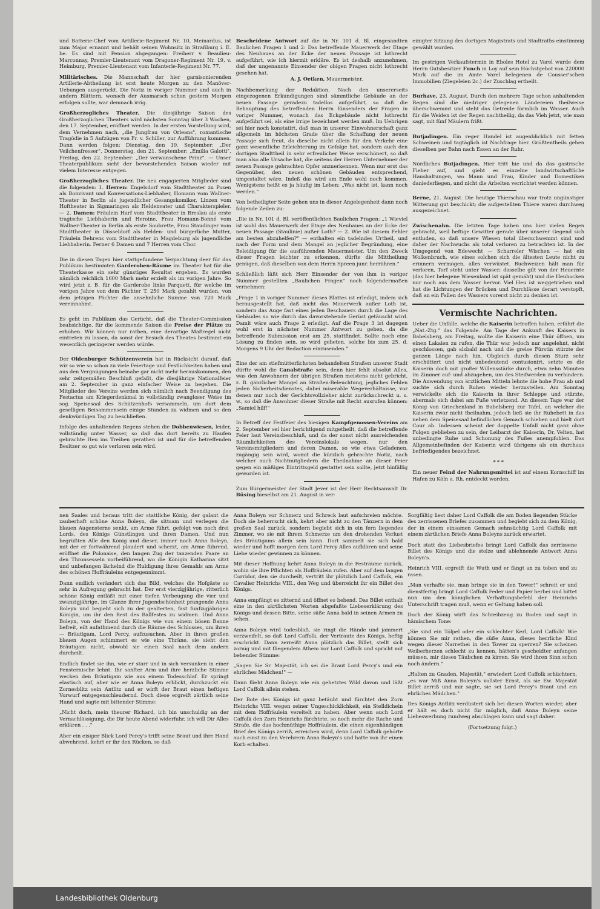und Batterie-Chef vom Artillerie-Regiment Nr. 10, Meinardus, ist zum Major ernannt und behält seinen Wohnsitz in Straßburg i. E. be. Es sind mit Pension abgegangen: Freiherr v. Beaulieu-Marconnay, Premier-Lieutenant vom Dragoner-Regiment Nr. 19, v. Heimburg, Premier-Lieutenant vom Infanterie-Regiment Nr. 77.
Militärisches. Die Mannschaft der hier garnisonierenden Artillerie-Abtheilung ist erst heute Morgen zu den Manöver-Uebungen ausgerückt. Die Notiz in voriger Nummer und auch in andern Blättern, wonach der Ausmarsch schon gestern Morgen erfolgen sollte, war demnach irrig.
Großherzogliches Theater. Die diesjährige Saison des Großherzoglichen Theaters wird nächsten Sonntag über 3 Wochen, den 17. September, eröffnet werden. In der ersten Vorstellung wird, dem Vernehmen nach, „die Jungfrau von Orleans", romantische Tragödie in 5 Aufzügen von Fr. v. Schiller, zur Aufführung kommen. Dann werden folgen: Dienstag, den 19. September: „Der Veilchenfresser", Donnerstag, den 21. September: „Emilia Galotti", Freitag, den 22. September: „Der verwunschene Prinz". — Unser Theaterpublikum sieht der bevorstehenden Saison wieder mit vielem Interesse entgegen.
Großherzogliches Theater. Die neu engagierten Mitglieder sind die folgenden: 1. Herren: Engelsdorf vom Stadttheater zu Posen als Bonvivant und Konversations-Liebhaber, Homann vom Wallner-Theater in Berlin als jugendlicher Gesangskomiker, Linzen vom Hoftheater in Sigmaringen als Heldenvater und Charakterspieler. — 2. Damen: Fräulein Harf vom Stadttheater in Breslau als erste tragische Liebhaberin und Heroine, Frau Homann-Bonné vom Wallner-Theater in Berlin als erste Soubrette, Frau Staudinger vom Stadttheater in Düsseldorf als Helden- und bürgerliche Mutter, Fräulein Behrens vom Stadttheater in Magdeburg als jugendliche Liebhaberin. Ferner 6 Damen und 7 Herren vom Chor.
Die in diesen Tagen hier stattgefundene Verpachtung deer für das Publikum bestimmten Garderoben-Räume im Theater hat für die Theaterkasse ein sehr günstiges Resultat ergeben. Es wurden nämlich reichlich 1600 Mark mehr erzielt als im vorigen Jahre. So wird jetzt z. B. für die Garderobe links Parquett, für welche im vorigen Jahre von dem Pächter T. 250 Mark gezahlt wurden, von dem jetzigen Pächter die ansehnliche Summe von 720 Mark vereinnahmt.
Es geht im Publikum das Gerücht, daß die Theater-Commission beabsichtige, für die kommende Saison die Preise der Plätze zu erhöhen. Wir können nur rathen, eine derartige Maßregel nicht eintreten zu lassen, da sonst der Besuch des Theates bestimmt ein wesentlich geringerer werden würde.
Der Oldenburger Schützenverein hat in Rücksicht darauf, daß wir so wie so schon zu viele Feiertage und Festlichkeiten haben und aus den Vergnügungen beinahe gar nicht mehr herauskommen, den sehr zeitgemäßen Beschluß gefaßt, die diesjährige Nationalfeier am 2. September in ganz einfacher Weise zu begehen. Die Mitglieder des Vereins werden sich nämlich nach Beendigung des Festactus am Kriegerdenkmal in vollständig zwangloser Weise im sog. Speisesaal des Schützenhofs versammeln, um dort dem geselligen Beisammensein einige Stunden zu widmen und so den denkwürdigen Tag zu beschließen.
Infolge des anhaltenden Regens stehen die Dobbenwiesen, leider, vollständig unter Wasser, so daß das dort bereits zu Haufen gebrachte Heu ins Treiben gerathen ist und für die betreffenden Besitzer so gut wie verloren sein wird.
Bescheidene Antwort auf die in Nr. 101 d. Bl. eingesandten Baulichen Fragen 1 und 2: Das betreffende Mauerwerk der Etage des Neubaues an der Ecke der neuen Passage ist lothrecht aufgeführt, wie ich hiermit erkläre. Es ist deshalb anzunehmen, daß der ungenannte Einsender der obigen Fragen nicht lothrecht gesehen hat.
A. J. Oetken, Mauermeister.
Nachbemerkung der Redaktion. Nach den unsererseits eingezogenen Erkundigungen sind sämmtliche Gebäude an der neuen Passage geradezu tadellos aufgeführt, so daß die Behauptung des betreffenden Herrn Einsenders der Fragen in voriger Nummer, wonach das Eckgebäude nicht lothrecht aufgeführt sei, als eine irrige bezeichnet werden muß. Im Uebrigen sei hier noch konstatirt, daß man in unserer Einwohnerschaft ganz allgemein im höchsten Grade über die Schaffung der neuen Passage sich freut, da dieselbe nicht allein für den Verkehr eine ganz wesentliche Erleichterung im Gefolge hat, sondern auch den dortigen Stadttheil in sehr erfreulicher Weise verschönert, so daß man also alle Ursache hat, die seitens der Herren Unternehmer der neuen Passage gebrachten Opfer anzuerkennen. Wenn nur erst das Gegenüber, den neuen schönen Gebäuden entsprechend, umgestaltet wäre. Indeß das wird am Ende wohl noch kommen. Wenigstens heißt es ja häufig im Leben: „Was nicht ist, kann noch werden."
Von betheiligter Seite gehen uns in dieser Angelegenheit dann noch folgende Zeilen zu:
„Die in Nr. 101 d. Bl. veröffentlichten Baulichen Fragen: „1 Wieviel ist wohl das Mauerwerk der Etage des Neubaues an der Ecke der neuen Passage (Staulinie) außer Loth? — 2. Wie ist diesem Fehler am besten abzuhelfen?" — enthalten ein tadelndes Urtheil, und nach der Form und dem Mangel an jeglicher Begründung, eine Beleidigung für die ausführenden Mauermeister. Um den Zweck dieser Fragen leichter zu erkennen, dürfte die Mittheilung genügen, daß dieselben von dem Herrn Spreen junr. herrühren."
Schließlich läßt sich Herr Einsender der von ihm in voriger Nummer gestellten „Baulichen Fragen" noch folgendermaßen vernehmen:
„Frage 1 in voriger Nummer dieses Blattes ist erledigt, indem sich herausgestellt hat, daß nicht das Mauerwerk außer Loth ist, sondern das Auge fast eines jeden Beschauers durch die Lage des Gebäudes so wie durch das davorstehende Gerüst getäuscht wird. Damit wäre auch Frage 2 erledigt. Auf die Frage 3 ist dagegen wohl erst in nächster Nummer Antwort zu geben, da die betreffende Submission erst am 25. stattfindet. Sollte noch eine Lösung zu finden sein, so wird gebeten, solche bis zum 25. d. Morgens 9 Uhr der Redaction einzusenden."
Eine der am stiefmütterlichsten behandelten Straßen unserer Stadt dürfte wohl die Canalstraße sein, denn hier fehlt absolut Alles, was den Anwohnern der übrigen Straßen meistens nicht gebricht, z. B. gänzlicher Mangel an Straßen-Beleuchtung, jegliches Fehlen jeden Sicherheitsdienstes, dabei miserable Wegeverhältnisse, vor denen nur noch der Gerichtsvollzieher nicht zurückschreckt u. s. w., so daß die Anwohner dieser Straße mit Recht ausrufen können: „Samiel hilf!"
In Betreff der Festfeier des hiesigen Kampfgenossen-Vereins am 2. September sei hier berichtigend mitgetheilt, daß die betreffende Feier laut Vereinsbeschluß, und da der sonst nicht ausreichenden Räumlichkeiten des Vereinslokals wegen, nur den Vereinsmitgliedern und deren Damen, so wie etwa Geladenen, zugängig sein wird, womit die kürzlich gebrachte Notiz, nach welcher auch Nichtmitgliedern die Theilnahme an dieser Feier gegen ein mäßiges Eintrittsgeld gestattet sein sollte, jetzt hinfällig geworden ist.
Zum Bürgermeister der Stadt Jever ist der Herr Rechtsanwalt Dr. Büsing hieselbst am 21. August in ver-
einigter Sitzung des dortigen Magistrats und Stadtraths einstimmig gewählt worden.
Im gestrigen Verkaufstermin in Eboles Hotel zu Varel wurde dem Herrn Gutsbesitzer Funch in Loy auf sein Höchstgebot von 220000 Mark auf die im Amte Varel belegenen de Cousser'schen Immobilien (Ziegeleien 2c.) der Zuschlag ertheilt.
Burhave, 23. August. Durch den mehrere Tage schon anhaltenden Regen sind die niedriger gelegenen Ländereien theilweise überschwemmt und steht das Getreide förmlich im Wasser. Auch für die Weiden ist der Regen nachtheilig, da das Vieh jetzt, wie man sagt, mit fünf Mäulern frißt.
Butjadingen. Ein reger Handel ist augenblicklich mit fetten Schweinen und tagtäglich ist Nachfrage hier. Größtentheils gehen dieselben per Bahn nach Essen an der Ruhr.
Nördliches Butjadingen. Hier tritt hie und da das gastrische Fieber auf, und giebt es einzelne landwirtschaftliche Haushaltungen, wo Mann und Frau, Kinder und Domestiken daniederliegen, und nicht die Arbeiten verrichtet werden können.
Berne, 21. August. Die heutige Thierschau war trotz ungünstiger Witterung gut beschickt; die aufgestellten Thiere waren durchweg ausgezeichnet.
Zwischenahn. Die letzten Tage haben uns hier vielen Regen gebracht, weil heftige Gewitter gerade über unserer Gegend sich entluden, so daß unsere Wiesen total überschwemmt sind und daher der Nachwuchs als total verloren zu betrachten ist. In der Umgegend von Edewecht — Scharreler Wischen — hat ein Wolkenbruch, wie eines solchen sich die ältesten Leute nicht zu erinnern vermögen, alles verwüstet. Buchweizen hält man für verloren, Torf steht unter Wasser; dasselbe gilt von der Heuernte (das hier belegene Wiesenland ist spät gemäht) und die Heuhocken nur noch aus dem Wasser hervor. Viel Heu ist weggetrieben und hat die Lichtungen der Brücken und Durchlässe derart verstopft, daß an ein Fallen des Wassers vorerst nicht zu denken ist.
Vermischte Nachrichten.
Ueber die Unfälle, welche die Kaiserin betroffen haben, erfährt die „Nat.-Ztg." das Folgende. Am Tage der Ankunft des Kaisers in Babelsberg, am Freitag, wollte die Kaiserin eine Thür öffnen, um einen Lakaien zu rufen, die Thür war jedoch nur angelehnt, nicht geschlossen, gab alsbald nach und die greise Fürstin stürzte der ganzen Länge nach hin. Obgleich durch diesen Sturz sehr erschüttert und nicht unbedeutend contusionirt, setzte es die Kaiserin doch mit großer Willensstärke durch, etwa zehn Minuten im Zimmer auf- und abzugehen, um des Steifwerden zu verhindern. Die Anwendung von ärztlichen Mitteln lehnte die hohe Frau ab und suchte sich durch Ruhen wieder herzustellen. Am Sonntag verwickelte sich die Kaiserin in ihrer Schleppe und stürzte, abermals sich dabei am Fuße verletzend. An diesem Tage war der König von Griechenland in Babelsberg zur Tafel, an welcher die Kaiserin zwar nicht theilnahm, jedoch ließ sie ihr Ruhebett in das neben dem Speisesaal befindlichen Gemach schieben und hielt dort Cour ab. Indessen scheint der doppelte Unfall nicht ganz ohne Folgen geblieben zu sein, der Leibarzt der Kaiserin, Dr. Velten, hat unbedingte Ruhe und Schonung des Fußes anempfohlen. Das Allgemeinbefinden der Kaiserin wird übrigens als ein durchaus befriedigendes bezeichnet.
* * *
Ein neuer Feind der Nahrungsmittel ist auf einem Kornschiff im Hafen zu Köln a. Rh. entdeckt worden.
nen Saales und heraus tritt der stattliche König, der galant die zauberhaft schöne Anna Boleyn, die sittsam und verlegen die blauen Augensterne senkt, am Arme führt, gefolgt von noch drei Lords, des Königs Günstlingen und ihren Damen. Und nun begrüßten Alle den König und dieser, immer noch Anna Boleyn, mit der er fortwährend plaudert und scherzt, am Arme führend, eröffnet die Polonaise, den langen Zug der tanzenden Paare an den Thronsesseln vorbeiführend, wo die Königin Katharina sitzt und unbefangen lächelnd die Huldigung ihres Gemahls am Arme des schönen Hoffräuleins entgegennimmt.
Dann endlich verändert sich das Bild, welches die Hofgäste so sehr in Aufregung gebracht hat. Der erst vierzigjährige, ritterlich schöne König entläßt mit einer tiefen Verbeugung die vier und zwanzigjährige, im Glanze ihrer Jugendschönheit prangende Anna Boleyn und begiebt sich zu der gealterten, fast funfzigjährigen Königin, um ihr den Rest des Ballfestes zu widmen. Und Anna Boleyn, von der Hand des Königs wie von einem bösen Banne befreit, eilt aufathmend durch die Räume des Schlosses, um ihren — Bräutigam, Lord Percy, aufzusuchen. Aber in ihren großen blauen Augen schimmert es wie eine Thräne, sie sieht den Bräutigam nicht, obwohl sie einen Saal nach dem andern durcheilt.
Endlich findet sie ihn, wie er starr und in sich versunken in einer Fensternische lehnt. Ihr sanfter Arm und ihre herzliche Stimme wecken den Bräutigam wie aus einem Todesschlaf. Er springt elastisch auf, aber wie er Anna Boleyn erblickt, durchzuckt ein Zornesblitz sein Antlitz und er wirft der Braut einen heftigen Vorwurf entgegenschleudernd. Doch diese ergreift zärtlich seine Hand und sagte mit bittender Stimme:
„Nicht doch, mein theurer Richard, ich bin unschuldig an der Vernachlässigung, die Dir heute Abend widerfuhr, ich will Dir Alles erklären . . ."
Aber ein eisiger Blick Lord Percy's trifft seine Braut und ihre Hand abwehrend, kehrt er ihr den Rücken, so daß
Anna Boleyn vor Schmerz und Schreck laut aufschreien möchte. Doch sie beherrscht sich, kehrt aber nicht zu den Tänzern in dem großen Saal zurück, sondern begiebt sich in ein fern liegendes Zimmer, wo sie mit ihrem Schmerze um den drohenden Verlust des Bräutigams allein sein kann. Dort sammelt sie sich bald wieder und hofft morgen dem Lord Percy Alles aufklären und seine Liebe wieder gewinnen zu können.
Mit dieser Hoffnung kehrt Anna Boleyn in die Festräume zurück, wohin sie ihre Pflichten als Hoffräulein rufen. Aber auf dem langen Corridor, den sie durcheilt, vertritt ihr plötzlich Lord Caffolk, ein Cavalier Heinrichs VIII., den Weg und überreicht ihr ein Billet des Königs.
Anna empfängt es zitternd und öffnet es bebend. Das Billet enthalt eine in den zärtlichsten Worten abgefaßte Liebeserklärung des Königs und dessen Bitte, seine süße Anna bald in seinen Armen zu sehen.
Anna Boleyn wird todesblaß, sie ringt die Hände und jammert verzweifelt, so daß Lord Caffolk, der Vertraute des Königs, heftig erschrickt. Dann zerreißt Anna plötzlich das Billet, stellt sich zornig und mit fliegendem Athem vor Lord Caffolk und spricht mit bebender Stimme:
„Sagen Sie Sr. Majestät, ich sei die Braut Lord Percy's und ein ehrliches Mädchen!" —
Dann flieht Anna Boleyn wie ein gehetztes Wild davon und läßt Lord Caffolk allein stehen.
Der Bote des Königs ist ganz betäubt und fürchtet den Zorn Heinrichs VIII. wegen seiner Ungeschicklichkeit, ein Stelldichein mit dem Hoffräulein vereitelt zu haben. Aber wenn auch Lord Caffolk den Zorn Heinrichs fürchtete, so noch mehr die Rache und Strafe, die das hochmüthige Hoffräulein, die einen eigenhändigen Brief des Königs zerriß, erreichen wird, denn Lord Caffolk gehörte auch einst zu den Verehrern Anna Boleyn's und hatte von ihr einen Korb erhalten.
Sorgfältig liest daher Lord Caffolk die am Boden liegenden Stücke des zerrissenen Briefes zusammen und begiebt sich zu dem König, der in einem einsamen Gemach sehnsüchtig Lord Caffolk mit einem zärtlichen Briefe Anna Boleyns zurück erwartet.
Doch statt des Liebesbriefes bringt Lord Caffolk das zerrissene Billet des Königs und die stolze und ablehnende Antwort Anna Boleyn's.
Heinrich VIII. ergreift die Wuth und er fängt an zu toben und zu rasen.
„Man verhafte sie, man bringe sie in den Tower!" schreit er und dienstfertig bringt Lord Caffolk Feder und Papier herbei und bittet nun um den königlichen Verhaftungsbefehl der Heinrichs Unterschrift tragen muß, wenn er Geltung haben soll.
Doch der König wirft das Schreibzeug zu Boden und sagt in hämischem Tone:
„Sie sind ein Tölpel oder ein schlechter Kerl, Lord Caffolk! Wie können Sie mir rathen, die süße Anna, dieses herrliche Kind wegen dieser Narrethei in den Tower zu sperren? Sie scheinen Weiberherzen schlecht zu kennen, hätten's gescheidter anfangen müssen, mir dieses Täubchen zu kirren. Sie wird ihren Sinn schon noch ändern."
„Halten zu Gnaden, Majestät," erwiedert Lord Caffolk schüchtern, „es war Miß Anna Boleyn's vollster Ernst, als sie Ew. Majestät Billet zerriß und mir sagte, sie sei Lord Percy's Braut und ein ehrliches Mädchen."
Des Königs Antlitz verdüstert sich bei diesen Worten wieder, aber er hält es doch nicht für möglich, daß Anna Boleyn seine Liebeswerbung rundweg abschlagen kann und sagt daher:
(Fortsetzung folgt.)
Landesbibliothek Oldenburg